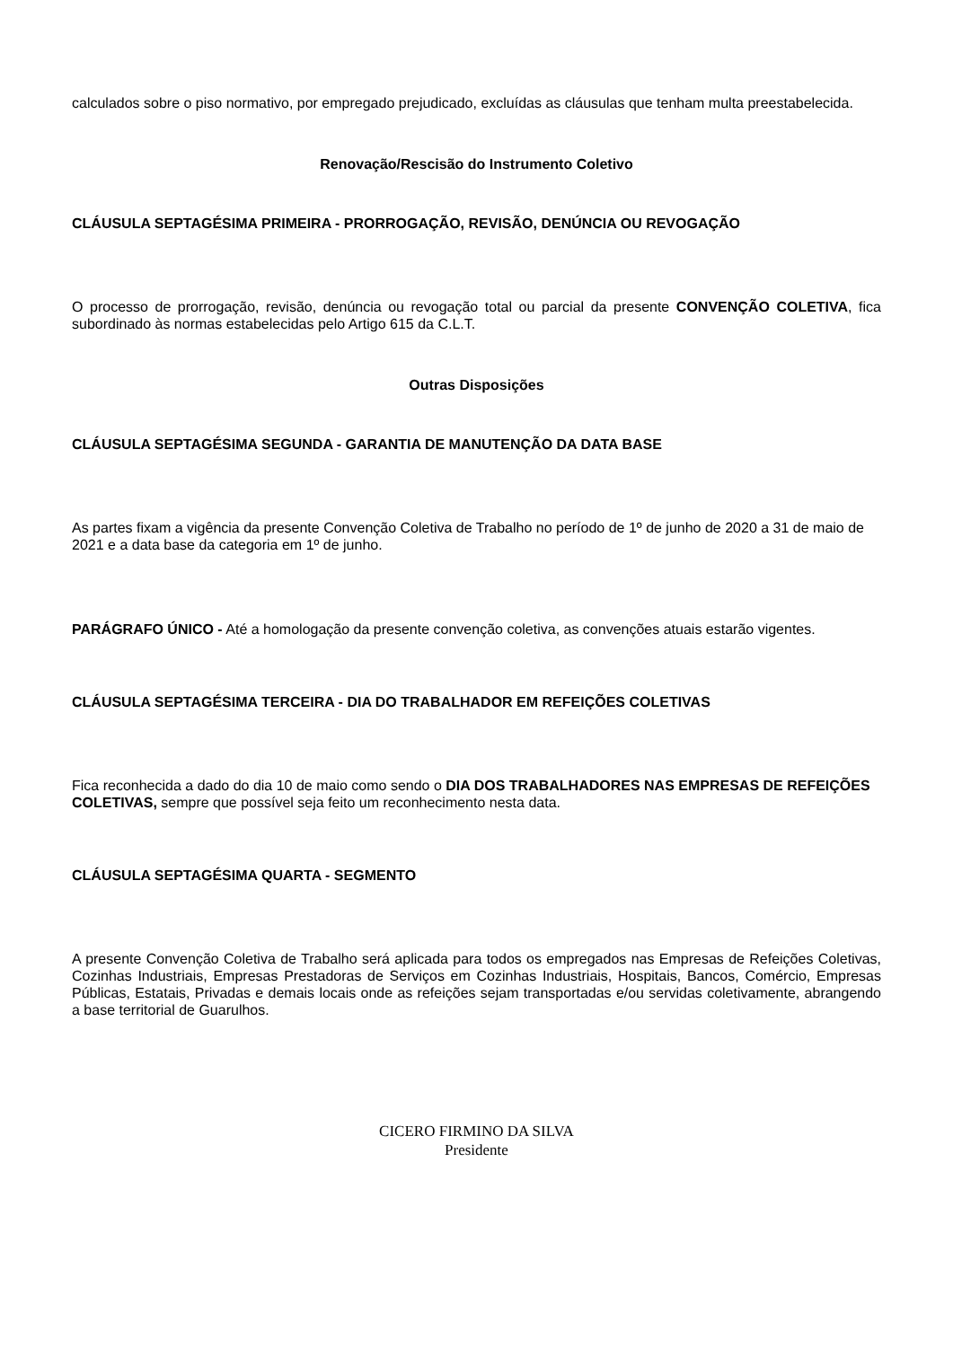calculados sobre o piso normativo, por empregado prejudicado, excluídas as cláusulas que tenham multa preestabelecida.
Renovação/Rescisão do Instrumento Coletivo
CLÁUSULA SEPTAGÉSIMA PRIMEIRA - PRORROGAÇÃO, REVISÃO, DENÚNCIA OU REVOGAÇÃO
O processo de prorrogação, revisão, denúncia ou revogação total ou parcial da presente CONVENÇÃO COLETIVA, fica subordinado às normas estabelecidas pelo Artigo 615 da C.L.T.
Outras Disposições
CLÁUSULA SEPTAGÉSIMA SEGUNDA - GARANTIA DE MANUTENÇÃO DA DATA BASE
As partes fixam a vigência da presente Convenção Coletiva de Trabalho no período de 1º de junho de 2020 a 31 de maio de 2021 e a data base da categoria em 1º de junho.
PARÁGRAFO ÚNICO - Até a homologação da presente convenção coletiva, as convenções atuais estarão vigentes.
CLÁUSULA SEPTAGÉSIMA TERCEIRA - DIA DO TRABALHADOR EM REFEIÇÕES COLETIVAS
Fica reconhecida a dado do dia 10 de maio como sendo o DIA DOS TRABALHADORES NAS EMPRESAS DE REFEIÇÕES COLETIVAS, sempre que possível seja feito um reconhecimento nesta data.
CLÁUSULA SEPTAGÉSIMA QUARTA - SEGMENTO
A presente Convenção Coletiva de Trabalho será aplicada para todos os empregados nas Empresas de Refeições Coletivas, Cozinhas Industriais, Empresas Prestadoras de Serviços em Cozinhas Industriais, Hospitais, Bancos, Comércio, Empresas Públicas, Estatais, Privadas e demais locais onde as refeições sejam transportadas e/ou servidas coletivamente, abrangendo a base territorial de Guarulhos.
CICERO FIRMINO DA SILVA
Presidente